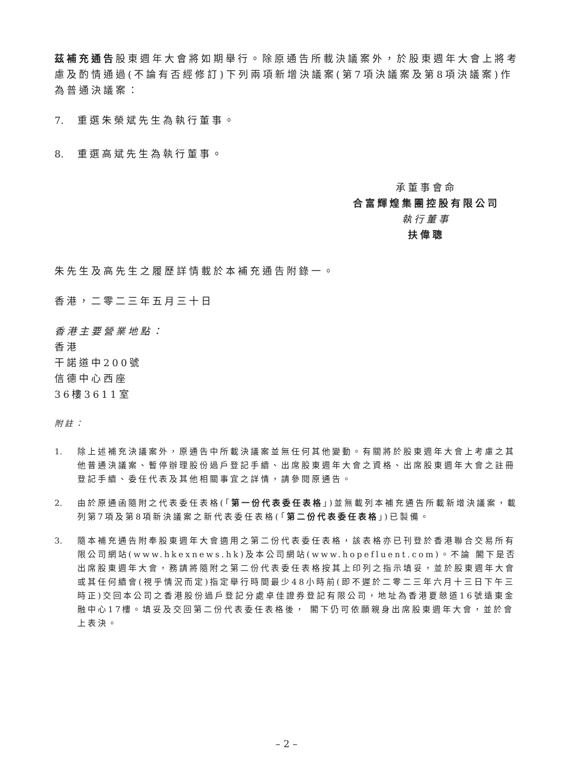茲補充通告股東週年大會將如期舉行。除原通告所載決議案外，於股東週年大會上將考慮及酌情通過(不論有否經修訂)下列兩項新增決議案(第7項決議案及第8項決議案)作為普通決議案：
7. 重選朱榮斌先生為執行董事。
8. 重選高斌先生為執行董事。
承董事會命
合富輝煌集團控股有限公司
執行董事
扶偉聰
朱先生及高先生之履歷詳情載於本補充通告附錄一。
香港，二零二三年五月三十日
香港主要營業地點：
香港
干諾道中200號
信德中心西座
36樓3611室
附註：
1. 除上述補充決議案外，原通告中所載決議案並無任何其他變動。有關將於股東週年大會上考慮之其他普通決議案、暫停辦理股份過戶登記手續、出席股東週年大會之資格、出席股東週年大會之註冊登記手續、委任代表及其他相關事宜之詳情，請參閱原通告。
2. 由於原通函隨附之代表委任表格(「第一份代表委任表格」)並無載列本補充通告所載新增決議案，載列第7項及第8項新決議案之新代表委任表格(「第二份代表委任表格」)已製備。
3. 隨本補充通告附奉股東週年大會適用之第二份代表委任表格，該表格亦已刊登於香港聯合交易所有限公司網站(www.hkexnews.hk)及本公司網站(www.hopefluent.com)。不論 閣下是否出席股東週年大會，務請將隨附之第二份代表委任表格按其上印列之指示填妥，並於股東週年大會或其任何續會(視乎情況而定)指定舉行時間最少48小時前(即不遲於二零二三年六月十三日下午三時正)交回本公司之香港股份過戶登記分處卓佳證券登記有限公司，地址為香港夏慤道16號遠東金融中心17樓。填妥及交回第二份代表委任表格後， 閣下仍可依願親身出席股東週年大會，並於會上表決。
– 2 –